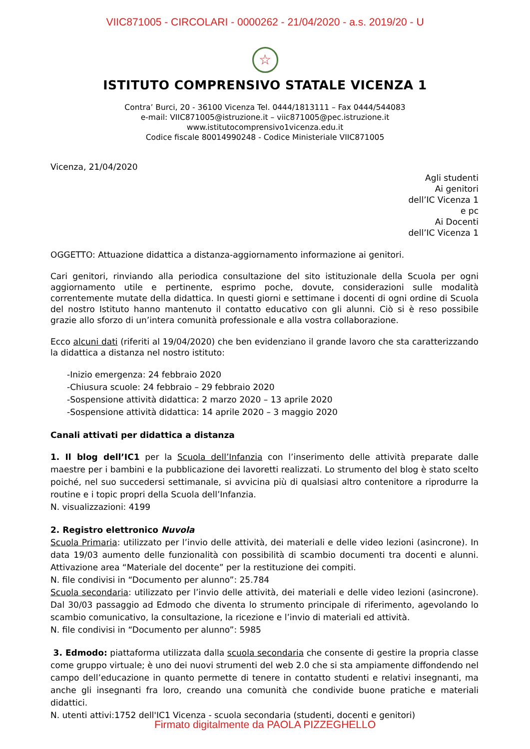VIIC871005 - CIRCOLARI - 0000262 - 21/04/2020 - a.s. 2019/20 - U
☆
ISTITUTO COMPRENSIVO STATALE VICENZA 1
Contra’ Burci, 20 - 36100 Vicenza Tel. 0444/1813111 – Fax 0444/544083
e-mail: VIIC871005@istruzione.it – viic871005@pec.istruzione.it
www.istitutocomprensivo1vicenza.edu.it
Codice fiscale 80014990248 - Codice Ministeriale VIIC871005
Vicenza, 21/04/2020
Agli studenti
Ai genitori
dell’IC Vicenza 1
e pc
Ai Docenti
dell’IC Vicenza 1
OGGETTO: Attuazione didattica a distanza-aggiornamento informazione ai genitori.
Cari genitori, rinviando alla periodica consultazione del sito istituzionale della Scuola per ogni aggiornamento utile e pertinente, esprimo poche, dovute, considerazioni sulle modalità correntemente mutate della didattica. In questi giorni e settimane i docenti di ogni ordine di Scuola del nostro Istituto hanno mantenuto il contatto educativo con gli alunni. Ciò si è reso possibile grazie allo sforzo di un’intera comunità professionale e alla vostra collaborazione.
Ecco alcuni dati (riferiti al 19/04/2020) che ben evidenziano il grande lavoro che sta caratterizzando la didattica a distanza nel nostro istituto:
-Inizio emergenza: 24 febbraio 2020
-Chiusura scuole: 24 febbraio – 29 febbraio 2020
-Sospensione attività didattica: 2 marzo 2020 – 13 aprile 2020
-Sospensione attività didattica: 14 aprile 2020 – 3 maggio 2020
Canali attivati per didattica a distanza
1. Il blog dell’IC1 per la Scuola dell’Infanzia con l’inserimento delle attività preparate dalle maestre per i bambini e la pubblicazione dei lavoretti realizzati. Lo strumento del blog è stato scelto poiché, nel suo succedersi settimanale, si avvicina più di qualsiasi altro contenitore a riprodurre la routine e i topic propri della Scuola dell’Infanzia.
N. visualizzazioni: 4199
2. Registro elettronico Nuvola
Scuola Primaria: utilizzato per l’invio delle attività, dei materiali e delle video lezioni (asincrone). In data 19/03 aumento delle funzionalità con possibilità di scambio documenti tra docenti e alunni. Attivazione area “Materiale del docente” per la restituzione dei compiti.
N. file condivisi in “Documento per alunno”: 25.784
Scuola secondaria: utilizzato per l’invio delle attività, dei materiali e delle video lezioni (asincrone). Dal 30/03 passaggio ad Edmodo che diventa lo strumento principale di riferimento, agevolando lo scambio comunicativo, la consultazione, la ricezione e l’invio di materiali ed attività.
N. file condivisi in “Documento per alunno”: 5985
3. Edmodo: piattaforma utilizzata dalla scuola secondaria che consente di gestire la propria classe come gruppo virtuale; è uno dei nuovi strumenti del web 2.0 che si sta ampiamente diffondendo nel campo dell’educazione in quanto permette di tenere in contatto studenti e relativi insegnanti, ma anche gli insegnanti fra loro, creando una comunità che condivide buone pratiche e materiali didattici.
N. utenti attivi:1752 dell'IC1 Vicenza - scuola secondaria (studenti, docenti e genitori)
Firmato digitalmente da PAOLA PIZZEGHELLO